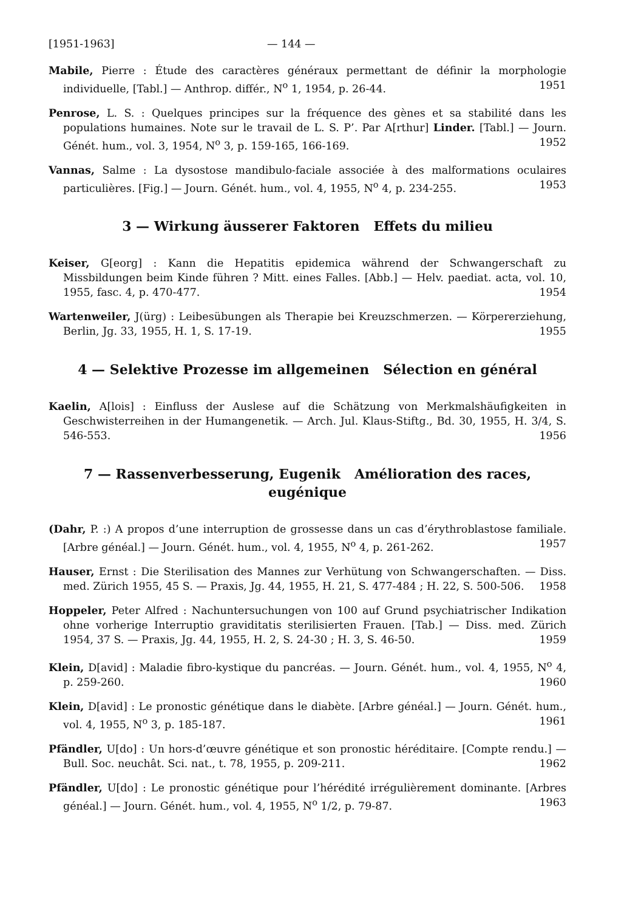[1951-1963] — 144 —
Mabile, Pierre : Étude des caractères généraux permettant de définir la morphologie individuelle, [Tabl.] — Anthrop. différ., N<sup>o</sup> 1, 1954, p. 26-44. 1951
Penrose, L. S. : Quelques principes sur la fréquence des gènes et sa stabilité dans les populations humaines. Note sur le travail de L. S. P’. Par A[rthur] Linder. [Tabl.] — Journ. Génét. hum., vol. 3, 1954, N<sup>o</sup> 3, p. 159-165, 166-169. 1952
Vannas, Salme : La dysostose mandibulo-faciale associée à des malformations oculaires particulières. [Fig.] — Journ. Génét. hum., vol. 4, 1955, N<sup>o</sup> 4, p. 234-255. 1953
3 — Wirkung äusserer Faktoren Effets du milieu
Keiser, G[eorg] : Kann die Hepatitis epidemica während der Schwangerschaft zu Missbildungen beim Kinde führen ? Mitt. eines Falles. [Abb.] — Helv. paediat. acta, vol. 10, 1955, fasc. 4, p. 470-477. 1954
Wartenweiler, J(ürg) : Leibesübungen als Therapie bei Kreuzschmerzen. — Körpererziehung, Berlin, Jg. 33, 1955, H. 1, S. 17-19. 1955
4 — Selektive Prozesse im allgemeinen Sélection en général
Kaelin, A[lois] : Einfluss der Auslese auf die Schätzung von Merkmalshäufigkeiten in Geschwisterreihen in der Humangenetik. — Arch. Jul. Klaus-Stiftg., Bd. 30, 1955, H. 3/4, S. 546-553. 1956
7 — Rassenverbesserung, Eugenik Amélioration des races,
eugénique
(Dahr, P. :) A propos d’une interruption de grossesse dans un cas d’érythroblastose familiale. [Arbre généal.] — Journ. Génét. hum., vol. 4, 1955, N<sup>o</sup> 4, p. 261-262. 1957
Hauser, Ernst : Die Sterilisation des Mannes zur Verhütung von Schwangerschaften. — Diss. med. Zürich 1955, 45 S. — Praxis, Jg. 44, 1955, H. 21, S. 477-484 ; H. 22, S. 500-506. 1958
Hoppeler, Peter Alfred : Nachuntersuchungen von 100 auf Grund psychiatrischer Indikation ohne vorherige Interruptio graviditatis sterilisierten Frauen. [Tab.] — Diss. med. Zürich 1954, 37 S. — Praxis, Jg. 44, 1955, H. 2, S. 24-30 ; H. 3, S. 46-50. 1959
Klein, D[avid] : Maladie fibro-kystique du pancréas. — Journ. Génét. hum., vol. 4, 1955, N<sup>o</sup> 4, p. 259-260. 1960
Klein, D[avid] : Le pronostic génétique dans le diabète. [Arbre généal.] — Journ. Génét. hum., vol. 4, 1955, N<sup>o</sup> 3, p. 185-187. 1961
Pfändler, U[do] : Un hors-d’œuvre génétique et son pronostic héréditaire. [Compte rendu.] — Bull. Soc. neuchât. Sci. nat., t. 78, 1955, p. 209-211. 1962
Pfändler, U[do] : Le pronostic génétique pour l’hérédité irrégulièrement dominante. [Arbres généal.] — Journ. Génét. hum., vol. 4, 1955, N<sup>o</sup> 1/2, p. 79-87. 1963